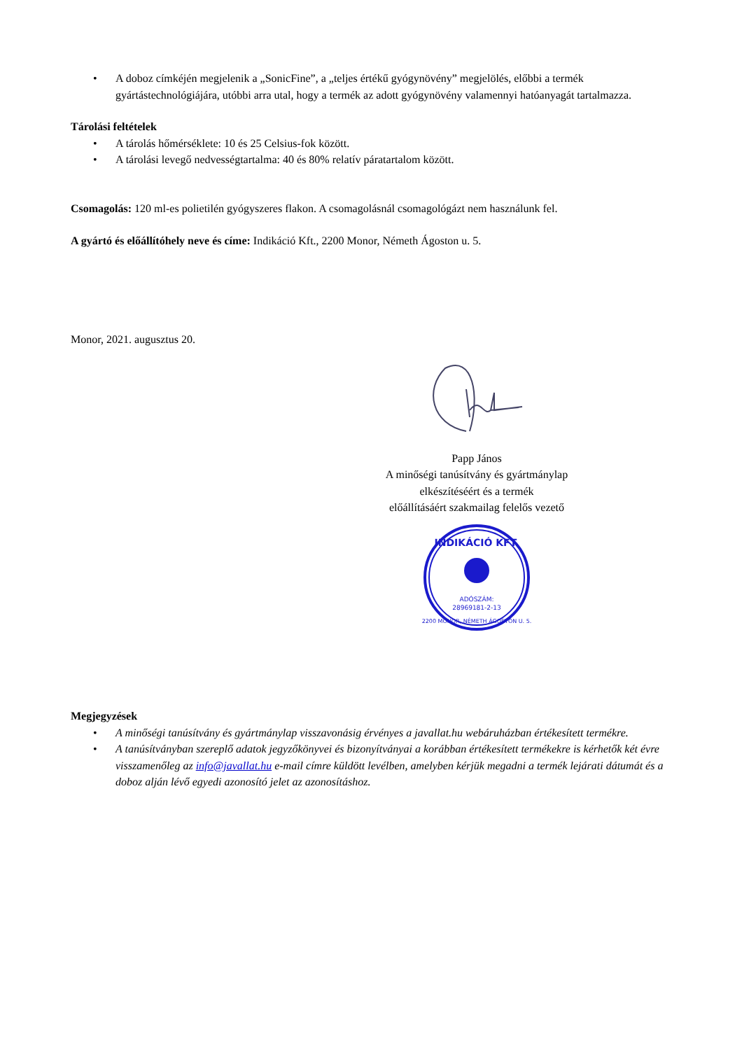• A doboz címkéjén megjelenik a „SonicFine”, a „teljes értékű gyógynövény” megjelölés, előbbi a termék gyártástechnológiájára, utóbbi arra utal, hogy a termék az adott gyógynövény valamennyi hatóanyagát tartalmazza.
Tárolási feltételek
• A tárolás hőmérséklete: 10 és 25 Celsius-fok között.
• A tárolási levegő nedvességtartalma: 40 és 80% relatív páratartalom között.
Csomagolás: 120 ml-es polietilén gyógyszeres flakon. A csomagolásnál csomagológázt nem használunk fel.
A gyártó és előállítóhely neve és címe: Indikáció Kft., 2200 Monor, Németh Ágoston u. 5.
Monor, 2021. augusztus 20.
Papp János
A minőségi tanúsítvány és gyártmánylap
elkészítéséért és a termék
előállításáért szakmailag felelős vezető
INDIKÁCIÓ KFT.
ADÓSZÁM:
28969181-2-13
2200 MONOR, NÉMETH ÁGOSTON U. 5.
Megjegyzések
• A minőségi tanúsítvány és gyártmánylap visszavonásig érvényes a javallat.hu webáruházban értékesített termékre.
• A tanúsítványban szereplő adatok jegyzőkönyvei és bizonyítványai a korábban értékesített termékekre is kérhetők két évre visszamenőleg az info@javallat.hu e-mail címre küldött levélben, amelyben kérjük megadni a termék lejárati dátumát és a doboz alján lévő egyedi azonosító jelet az azonosításhoz.